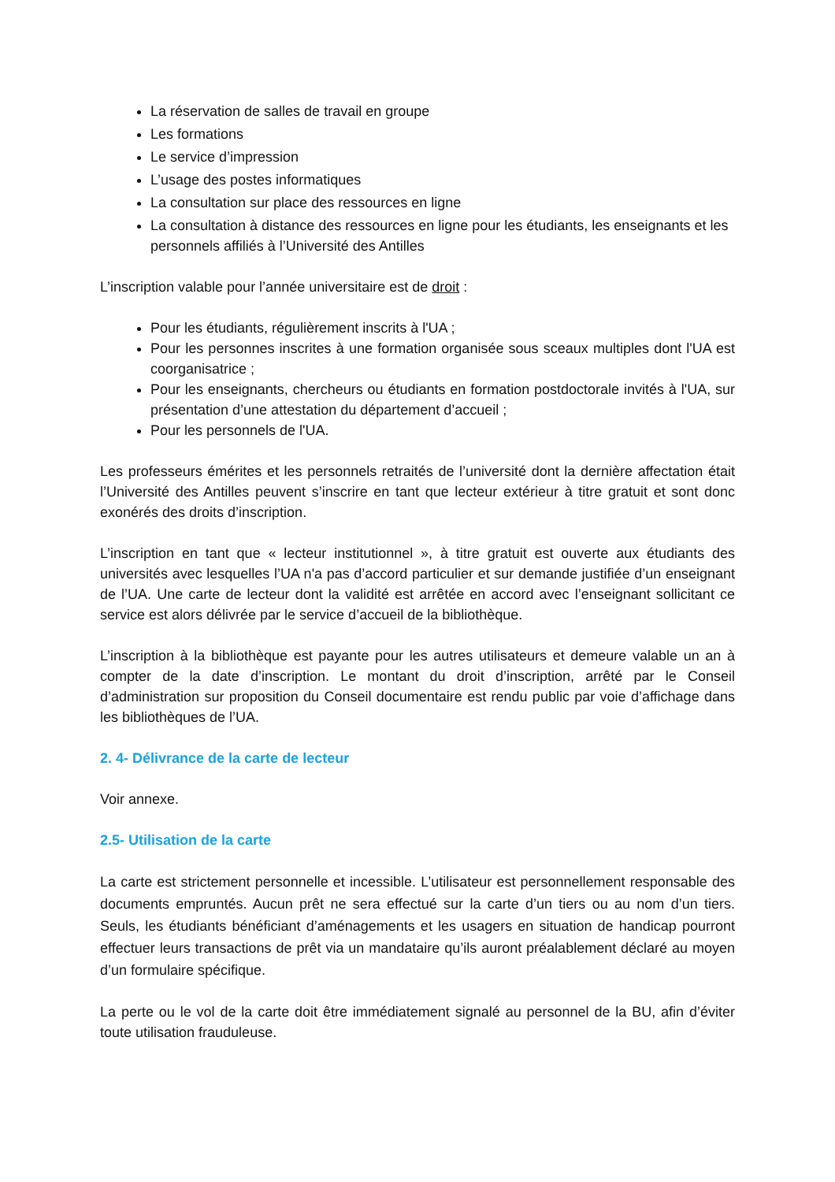La réservation de salles de travail en groupe
Les formations
Le service d’impression
L’usage des postes informatiques
La consultation sur place des ressources en ligne
La consultation à distance des ressources en ligne pour les étudiants, les enseignants et les personnels affiliés à l’Université des Antilles
L’inscription valable pour l’année universitaire est de droit :
Pour les étudiants, régulièrement inscrits à l'UA ;
Pour les personnes inscrites à une formation organisée sous sceaux multiples dont l'UA est coorganisatrice ;
Pour les enseignants, chercheurs ou étudiants en formation postdoctorale invités à l'UA, sur présentation d’une attestation du département d’accueil ;
Pour les personnels de l'UA.
Les professeurs émérites et les personnels retraités de l’université dont la dernière affectation était l’Université des Antilles peuvent s’inscrire en tant que lecteur extérieur à titre gratuit et sont donc exonérés des droits d’inscription.
L’inscription en tant que « lecteur institutionnel », à titre gratuit est ouverte aux étudiants des universités avec lesquelles l’UA n'a pas d’accord particulier et sur demande justifiée d’un enseignant de l’UA. Une carte de lecteur dont la validité est arrêtée en accord avec l’enseignant sollicitant ce service est alors délivrée par le service d’accueil de la bibliothèque.
L’inscription à la bibliothèque est payante pour les autres utilisateurs et demeure valable un an à compter de la date d’inscription. Le montant du droit d’inscription, arrêté par le Conseil d’administration sur proposition du Conseil documentaire est rendu public par voie d’affichage dans les bibliothèques de l’UA.
2. 4- Délivrance de la carte de lecteur
Voir annexe.
2.5- Utilisation de la carte
La carte est strictement personnelle et incessible. L’utilisateur est personnellement responsable des documents empruntés. Aucun prêt ne sera effectué sur la carte d’un tiers ou au nom d’un tiers. Seuls, les étudiants bénéficiant d’aménagements et les usagers en situation de handicap pourront effectuer leurs transactions de prêt via un mandataire qu’ils auront préalablement déclaré au moyen d’un formulaire spécifique.
La perte ou le vol de la carte doit être immédiatement signalé au personnel de la BU, afin d’éviter toute utilisation frauduleuse.